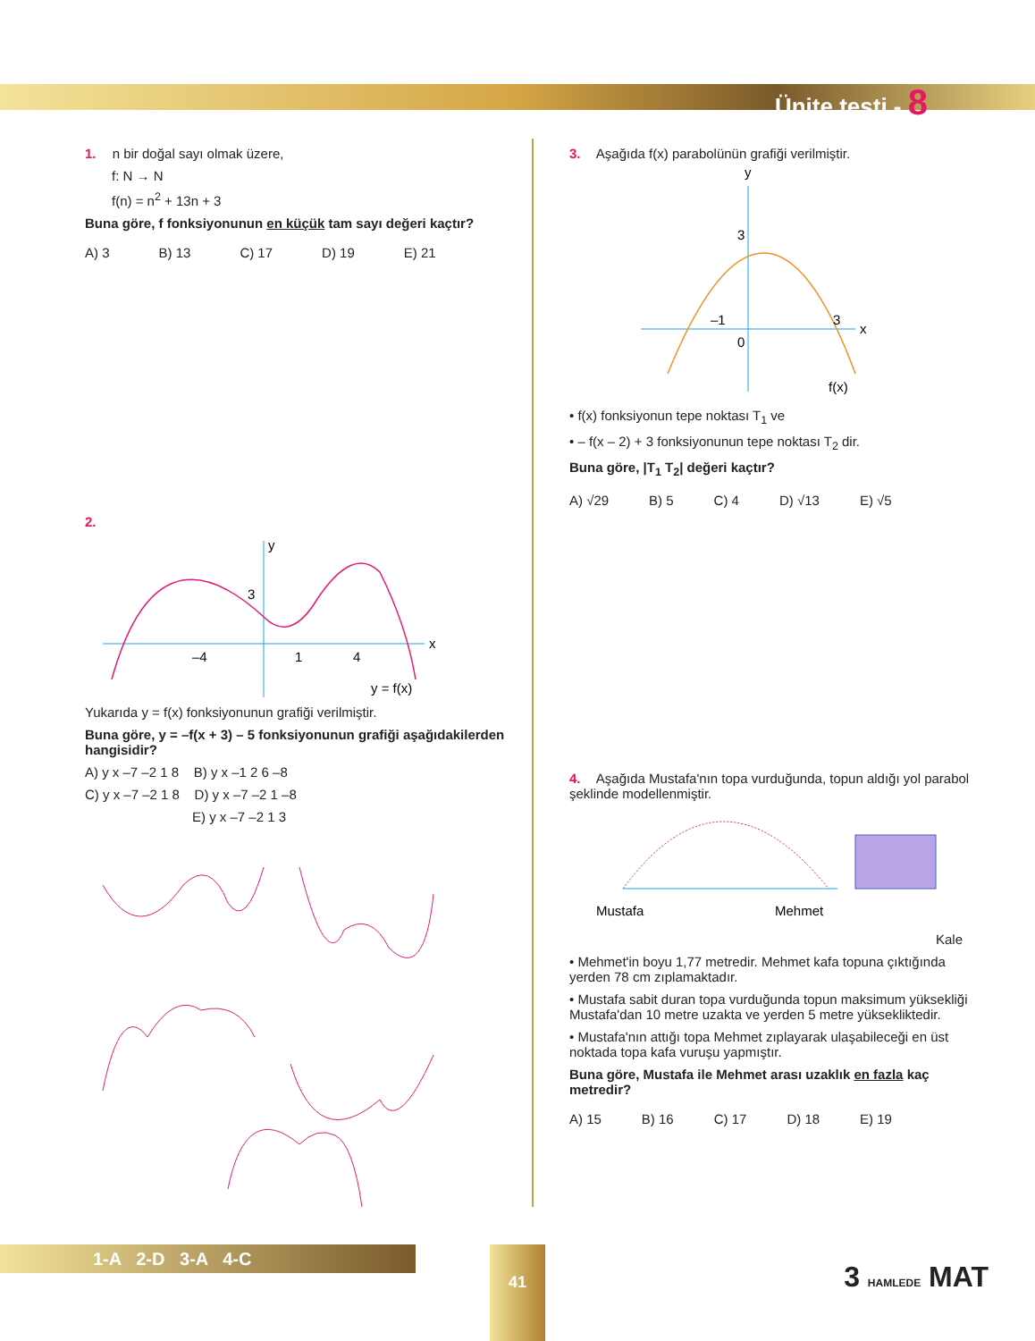Ünite testi - 8
1. n bir doğal sayı olmak üzere,
f: N → N
f(n) = n<sup>2</sup> + 13n + 3
Buna göre, f fonksiyonunun en küçük tam sayı değeri kaçtır?
A) 3 B) 13 C) 17 D) 19 E) 21
2.
y
x
–4
1
4
3
y = f(x)
Yukarıda y = f(x) fonksiyonunun grafiği verilmiştir.
Buna göre, y = –f(x + 3) – 5 fonksiyonunun grafiği aşağıdakilerden hangisidir?
A) y x –7 –2 1 8 B) y x –1 2 6 –8
C) y x –7 –2 1 8 D) y x –7 –2 1 –8
E) y x –7 –2 1 3
3. Aşağıda f(x) parabolünün grafiği verilmiştir.
y
x
3
–1
3
0
f(x)
• f(x) fonksiyonun tepe noktası T<sub>1</sub> ve
• – f(x – 2) + 3 fonksiyonunun tepe noktası T<sub>2</sub> dir.
Buna göre, |T<sub>1</sub> T<sub>2</sub>| değeri kaçtır?
A) √29 B) 5 C) 4 D) √13 E) √5
4. Aşağıda Mustafa'nın topa vurduğunda, topun aldığı yol parabol şeklinde modellenmiştir.
Mustafa
Mehmet
Kale
• Mehmet'in boyu 1,77 metredir. Mehmet kafa topuna çıktığında yerden 78 cm zıplamaktadır.
• Mustafa sabit duran topa vurduğunda topun maksimum yüksekliği Mustafa'dan 10 metre uzakta ve yerden 5 metre yüksekliktedir.
• Mustafa'nın attığı topa Mehmet zıplayarak ulaşabileceği en üst noktada topa kafa vuruşu yapmıştır.
Buna göre, Mustafa ile Mehmet arası uzaklık en fazla kaç metredir?
A) 15 B) 16 C) 17 D) 18 E) 19
1-A 2-D 3-A 4-C 41
3 HAMLEDE MAT